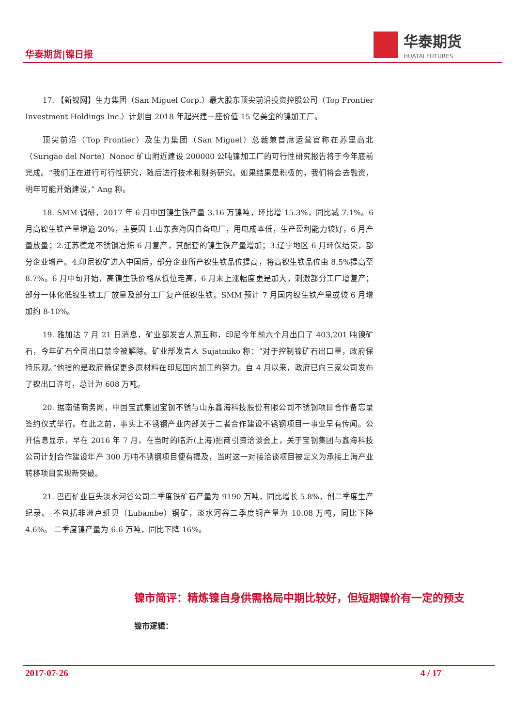华泰期货|镍日报
华泰期货
HUATAI FUTURES
17. 【新镍网】生力集团（San Miguel Corp.）最大股东顶尖前沿投资控股公司（Top Frontier Investment Holdings Inc.）计划自 2018 年起兴建一座价值 15 亿美金的镍加工厂。
顶尖前沿（Top Frontier）及生力集团（San Miguel）总裁兼首席运营官称在苏里高北（Surigao del Norte）Nonoc 矿山附近建设 200000 公吨镍加工厂的可行性研究报告将于今年底前完成。“我们正在进行可行性研究，随后进行技术和财务研究。如果结果是积极的，我们将会去融资，明年可能开始建设，” Ang 称。
18. SMM 调研，2017 年 6 月中国镍生铁产量 3.16 万镍吨，环比增 15.3%，同比减 7.1%。6 月高镍生铁产量增逾 20%，主要因 1.山东鑫海因自备电厂，用电成本低，生产盈利能力较好，6 月产量放量；2.江苏德龙不锈钢冶炼 6 月复产，其配套的镍生铁产量增加；3.辽宁地区 6 月环保结束，部分企业增产。4.印尼镍矿进入中国后，部分企业所产镍生铁品位提高，将高镍生铁品位由 8.5%提高至 8.7%。6 月中旬开始，高镍生铁价格从低位走高，6 月末上涨幅度更是加大，刺激部分工厂增复产；部分一体化低镍生铁工厂放量及部分工厂复产低镍生铁。SMM 预计 7 月国内镍生铁产量或较 6 月增加约 8-10%。
19. 雅加达 7 月 21 日消息，矿业部发言人周五称，印尼今年前六个月出口了 403,201 吨镍矿石，今年矿石全面出口禁令被解除。矿业部发言人 Sujatmiko 称：“对于控制镍矿石出口量，政府保持乐观。”他指的是政府确保更多原材料在印尼国内加工的努力。自 4 月以来，政府已向三家公司发布了镍出口许可，总计为 608 万吨。
20. 据南储商务网，中国宝武集团宝钢不锈与山东鑫海科技股份有限公司不锈钢项目合作备忘录签约仪式举行。在此之前，事实上不锈钢产业内部关于二者合作建设不锈钢项目一事业早有传闻。公开信息显示，早在 2016 年 7 月，在当时的临沂(上海)招商引资洽谈会上，关于宝钢集团与鑫海科技公司计划合作建设年产 300 万吨不锈钢项目便有提及，当时这一对接洽谈项目被定义为承接上海产业转移项目实现新突破。
21. 巴西矿业巨头淡水河谷公司二季度铁矿石产量为 9190 万吨，同比增长 5.8%，创二季度生产纪录。 不包括非洲卢班贝（Lubambe）铜矿，淡水河谷二季度铜产量为 10.08 万吨，同比下降 4.6%。 二季度镍产量为 6.6 万吨，同比下降 16%。
镍市简评：精炼镍自身供需格局中期比较好，但短期镍价有一定的预支
镍市逻辑：
2017-07-26 4 / 17